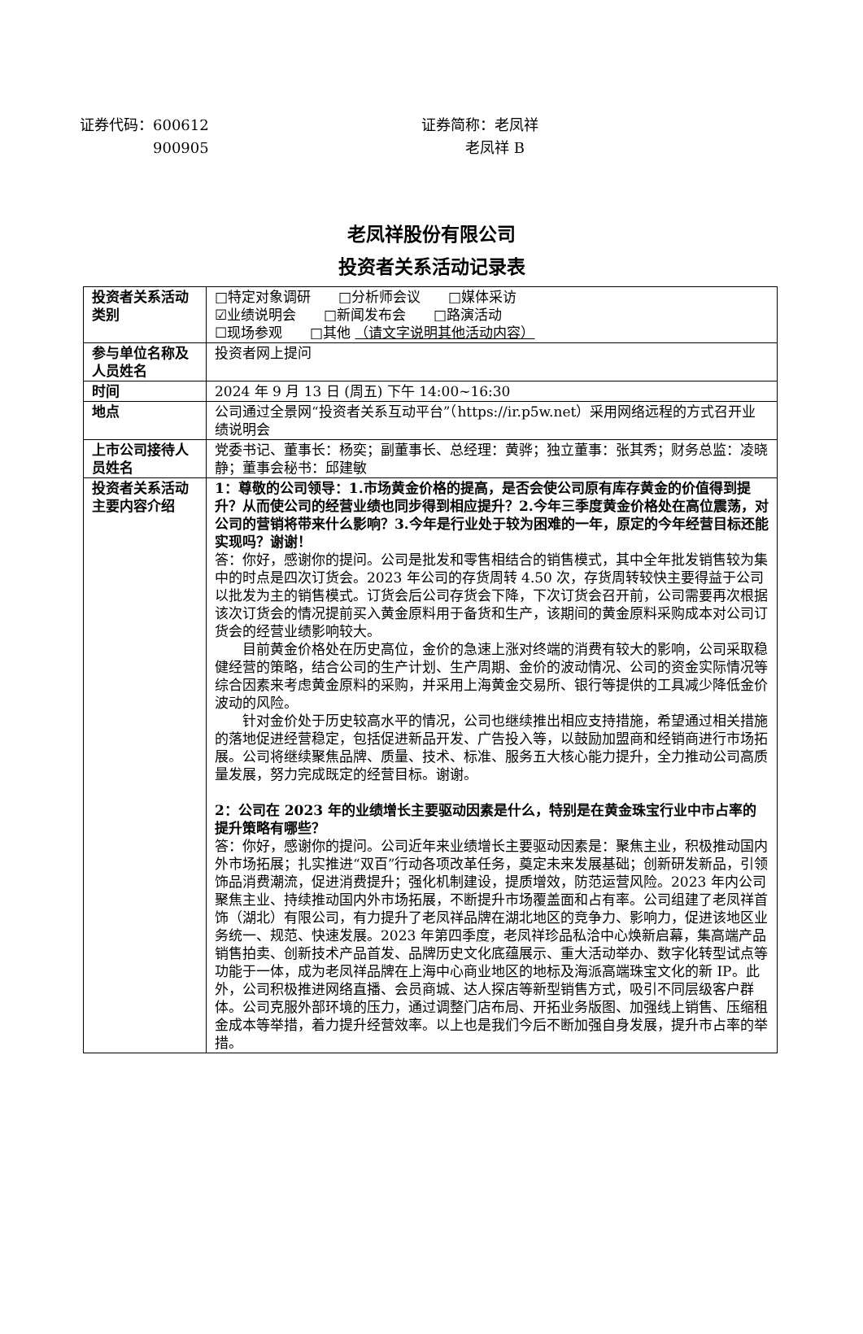证券代码：600612
     900905
证券简称：老凤祥
   老凤祥 B
老凤祥股份有限公司
投资者关系活动记录表
| 投资者关系活动类别 | □特定对象调研 □分析师会议 □媒体采访 ☑业绩说明会 □新闻发布会 □路演活动 ☐现场参观 □其他 （请文字说明其他活动内容） |
| 参与单位名称及人员姓名 | 投资者网上提问 |
| 时间 | 2024 年 9 月 13 日 (周五) 下午 14:00~16:30 |
| 地点 | 公司通过全景网“投资者关系互动平台”（https://ir.p5w.net）采用网络远程的方式召开业绩说明会 |
| 上市公司接待人员姓名 | 党委书记、董事长：杨奕；副董事长、总经理：黄骅；独立董事：张其秀；财务总监：凌晓静；董事会秘书：邱建敏 |
| 投资者关系活动主要内容介绍 | 1：尊敬的公司领导：1.市场黄金价格的提高，是否会使公司原有库存黄金的价值得到提升？从而使公司的经营业绩也同步得到相应提升？2.今年三季度黄金价格处在高位震荡，对公司的营销将带来什么影响？3.今年是行业处于较为困难的一年，原定的今年经营目标还能实现吗？谢谢！ 答：你好，感谢你的提问。公司是批发和零售相结合的销售模式，其中全年批发销售较为集中的时点是四次订货会。2023 年公司的存货周转 4.50 次，存货周转较快主要得益于公司以批发为主的销售模式。订货会后公司存货会下降，下次订货会召开前，公司需要再次根据该次订货会的情况提前买入黄金原料用于备货和生产，该期间的黄金原料采购成本对公司订货会的经营业绩影响较大。 目前黄金价格处在历史高位，金价的急速上涨对终端的消费有较大的影响，公司采取稳健经营的策略，结合公司的生产计划、生产周期、金价的波动情况、公司的资金实际情况等综合因素来考虑黄金原料的采购，并采用上海黄金交易所、银行等提供的工具减少降低金价波动的风险。 针对金价处于历史较高水平的情况，公司也继续推出相应支持措施，希望通过相关措施的落地促进经营稳定，包括促进新品开发、广告投入等，以鼓励加盟商和经销商进行市场拓展。公司将继续聚焦品牌、质量、技术、标准、服务五大核心能力提升，全力推动公司高质量发展，努力完成既定的经营目标。谢谢。 2：公司在 2023 年的业绩增长主要驱动因素是什么，特别是在黄金珠宝行业中市占率的提升策略有哪些？ 答：你好，感谢你的提问。公司近年来业绩增长主要驱动因素是：聚焦主业，积极推动国内外市场拓展；扎实推进“双百”行动各项改革任务，奠定未来发展基础；创新研发新品，引领饰品消费潮流，促进消费提升；强化机制建设，提质增效，防范运营风险。2023 年内公司聚焦主业、持续推动国内外市场拓展，不断提升市场覆盖面和占有率。公司组建了老凤祥首饰（湖北）有限公司，有力提升了老凤祥品牌在湖北地区的竞争力、影响力，促进该地区业务统一、规范、快速发展。2023 年第四季度，老凤祥珍品私洽中心焕新启幕，集高端产品销售拍卖、创新技术产品首发、品牌历史文化底蕴展示、重大活动举办、数字化转型试点等功能于一体，成为老凤祥品牌在上海中心商业地区的地标及海派高端珠宝文化的新 IP。此外，公司积极推进网络直播、会员商城、达人探店等新型销售方式，吸引不同层级客户群体。公司克服外部环境的压力，通过调整门店布局、开拓业务版图、加强线上销售、压缩租金成本等举措，着力提升经营效率。以上也是我们今后不断加强自身发展，提升市占率的举措。 |